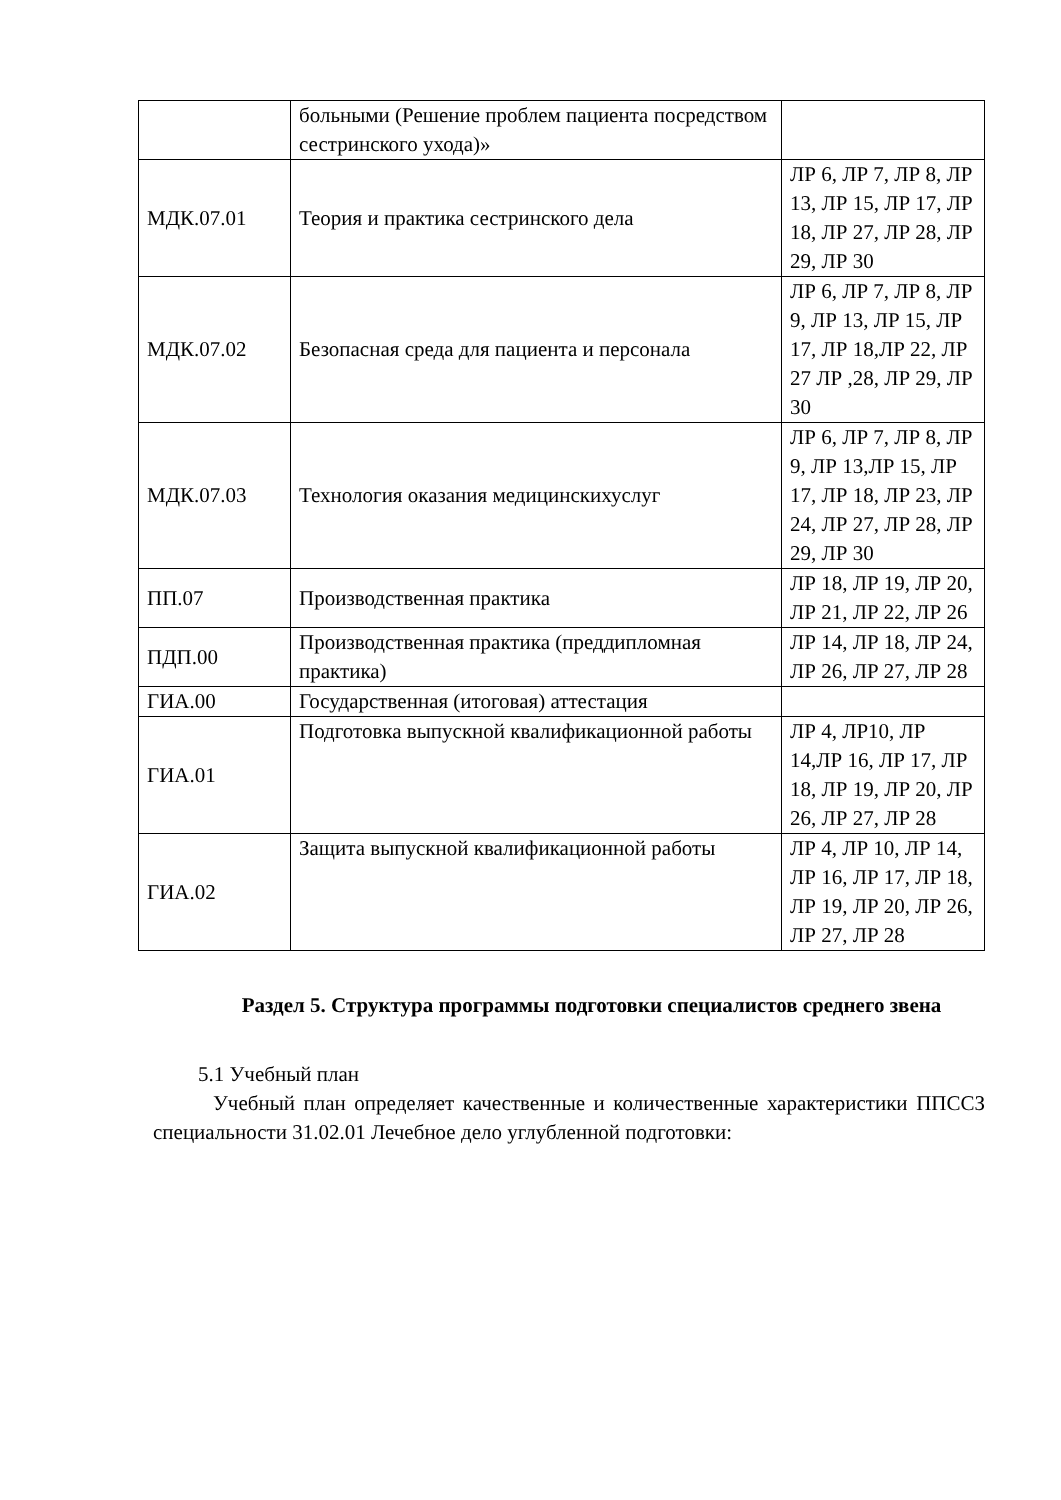| | больными (Решение проблем пациента посредством сестринского ухода)» | |
| МДК.07.01 | Теория и практика сестринского дела | ЛР 6, ЛР 7, ЛР 8, ЛР 13, ЛР 15, ЛР 17, ЛР 18, ЛР 27, ЛР 28, ЛР 29, ЛР 30 |
| МДК.07.02 | Безопасная среда для пациента и персонала | ЛР 6, ЛР 7, ЛР 8, ЛР 9, ЛР 13, ЛР 15, ЛР 17, ЛР 18,ЛР 22, ЛР 27 ЛР ,28, ЛР 29, ЛР 30 |
| МДК.07.03 | Технология оказания медицинскихуслуг | ЛР 6, ЛР 7, ЛР 8, ЛР 9, ЛР 13,ЛР 15, ЛР 17, ЛР 18, ЛР 23, ЛР 24, ЛР 27, ЛР 28, ЛР 29, ЛР 30 |
| ПП.07 | Производственная практика | ЛР 18, ЛР 19, ЛР 20, ЛР 21, ЛР 22, ЛР 26 |
| ПДП.00 | Производственная практика (преддипломная практика) | ЛР 14, ЛР 18, ЛР 24, ЛР 26, ЛР 27, ЛР 28 |
| ГИА.00 | Государственная (итоговая) аттестация | |
| ГИА.01 | Подготовка выпускной квалификационной работы | ЛР 4, ЛР10, ЛР 14,ЛР 16, ЛР 17, ЛР 18, ЛР 19, ЛР 20, ЛР 26, ЛР 27, ЛР 28 |
| ГИА.02 | Защита выпускной квалификационной работы | ЛР 4, ЛР 10, ЛР 14, ЛР 16, ЛР 17, ЛР 18, ЛР 19, ЛР 20, ЛР 26, ЛР 27, ЛР 28 |
Раздел 5. Структура программы подготовки специалистов среднего звена
5.1 Учебный план
Учебный план определяет качественные и количественные характеристики ППССЗ специальности 31.02.01 Лечебное дело углубленной подготовки: